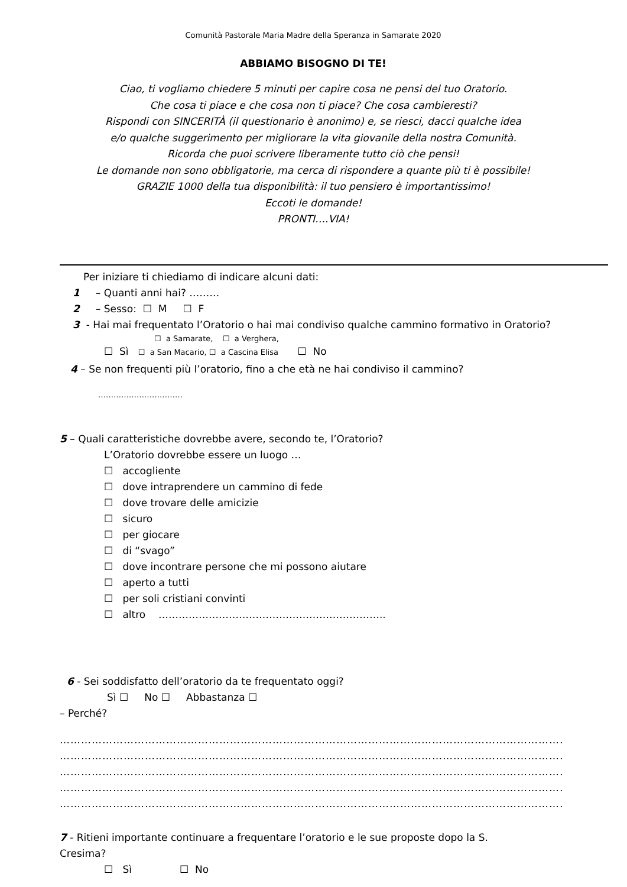Comunità Pastorale Maria Madre della Speranza in Samarate 2020
ABBIAMO BISOGNO DI TE!
Ciao, ti vogliamo chiedere 5 minuti per capire cosa ne pensi del tuo Oratorio.
Che cosa ti piace e che cosa non ti piace? Che cosa cambieresti?
Rispondi con SINCERITÀ (il questionario è anonimo) e, se riesci, dacci qualche idea
e/o qualche suggerimento per migliorare la vita giovanile della nostra Comunità.
Ricorda che puoi scrivere liberamente tutto ciò che pensi!
Le domande non sono obbligatorie, ma cerca di rispondere a quante più ti è possibile!
GRAZIE 1000 della tua disponibilità: il tuo pensiero è importantissimo!
Eccoti le domande!
PRONTI….VIA!
Per iniziare ti chiediamo di indicare alcuni dati:
1 – Quanti anni hai? ………
2 – Sesso: ☐ M ☐ F
3 - Hai mai frequentato l’Oratorio o hai mai condiviso qualche cammino formativo in Oratorio?
☐ a Samarate, ☐ a Verghera,
☐ Sì ☐ a San Macario, ☐ a Cascina Elisa ☐ No
4 – Se non frequenti più l’oratorio, fino a che età ne hai condiviso il cammino?
……………………………
5 – Quali caratteristiche dovrebbe avere, secondo te, l’Oratorio?
L’Oratorio dovrebbe essere un luogo …
☐ accogliente
☐ dove intraprendere un cammino di fede
☐ dove trovare delle amicizie
☐ sicuro
☐ per giocare
☐ di “svago”
☐ dove incontrare persone che mi possono aiutare
☐ aperto a tutti
☐ per soli cristiani convinti
☐ altro …………………………………………………………..
6 - Sei soddisfatto dell’oratorio da te frequentato oggi?
Sì ☐ No ☐ Abbastanza ☐
– Perché?
……………………………………………………………………………………………………………………………………………………
……………………………………………………………………………………………………………………………………………………
……………………………………………………………………………………………………………………………………………………
……………………………………………………………………………………………………………………………………………………
……………………………………………………………………………………………………………………………………………………
7 - Ritieni importante continuare a frequentare l’oratorio e le sue proposte dopo la S.
Cresima?
☐ Sì ☐ No